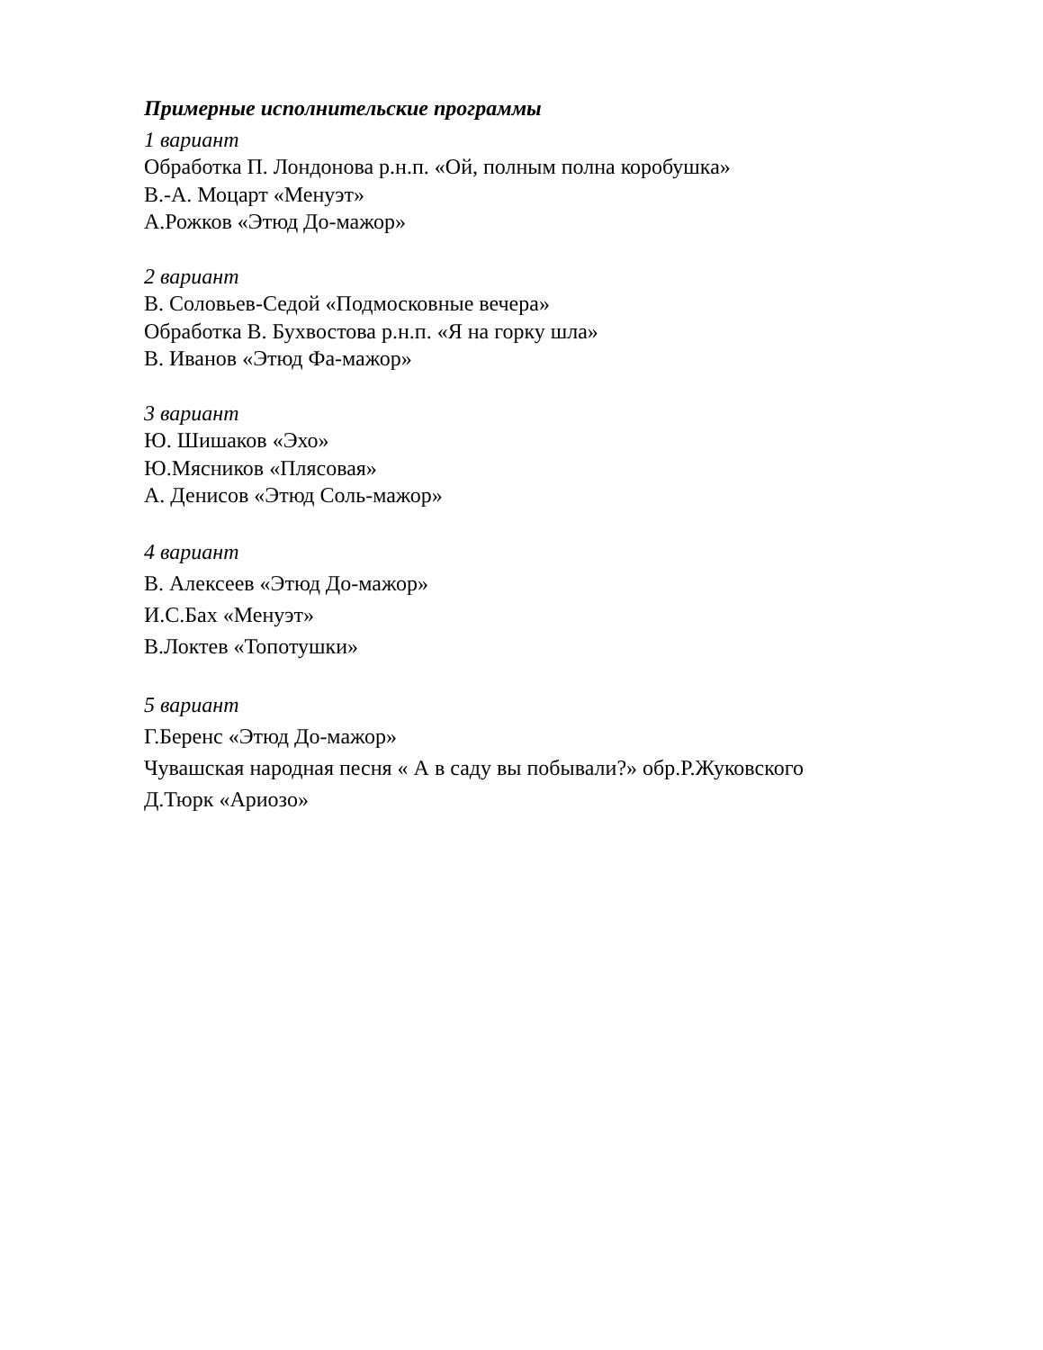Примерные исполнительские программы
1 вариант
Обработка П. Лондонова р.н.п. «Ой, полным полна коробушка»
В.-А. Моцарт «Менуэт»
А.Рожков «Этюд До-мажор»
2 вариант
В. Соловьев-Седой «Подмосковные вечера»
Обработка В. Бухвостова р.н.п. «Я на горку шла»
В. Иванов «Этюд Фа-мажор»
3 вариант
Ю. Шишаков «Эхо»
Ю.Мясников «Плясовая»
А. Денисов «Этюд Соль-мажор»
4 вариант
В. Алексеев «Этюд До-мажор»
И.С.Бах «Менуэт»
В.Локтев «Топотушки»
5 вариант
Г.Беренс «Этюд До-мажор»
Чувашская народная песня « А в саду вы побывали?» обр.Р.Жуковского
Д.Тюрк «Ариозо»